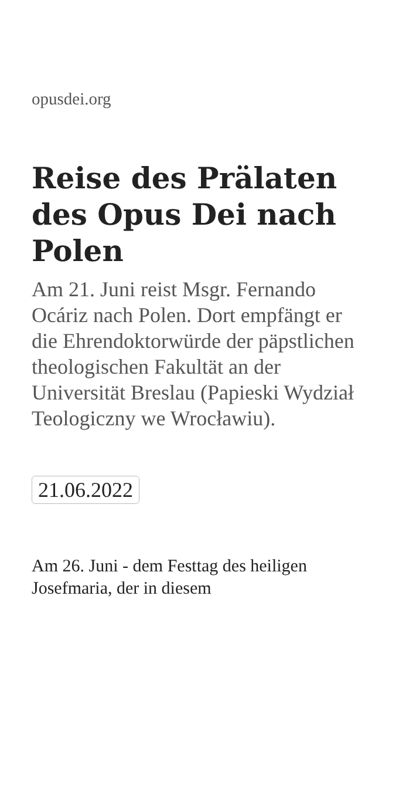opusdei.org
Reise des Prälaten des Opus Dei nach Polen
Am 21. Juni reist Msgr. Fernando Ocáriz nach Polen. Dort empfängt er die Ehrendoktorwürde der päpstlichen theologischen Fakultät an der Universität Breslau (Papieski Wydział Teologiczny we Wrocławiu).
21.06.2022
Am 26. Juni - dem Festtag des heiligen Josefmaria, der in diesem